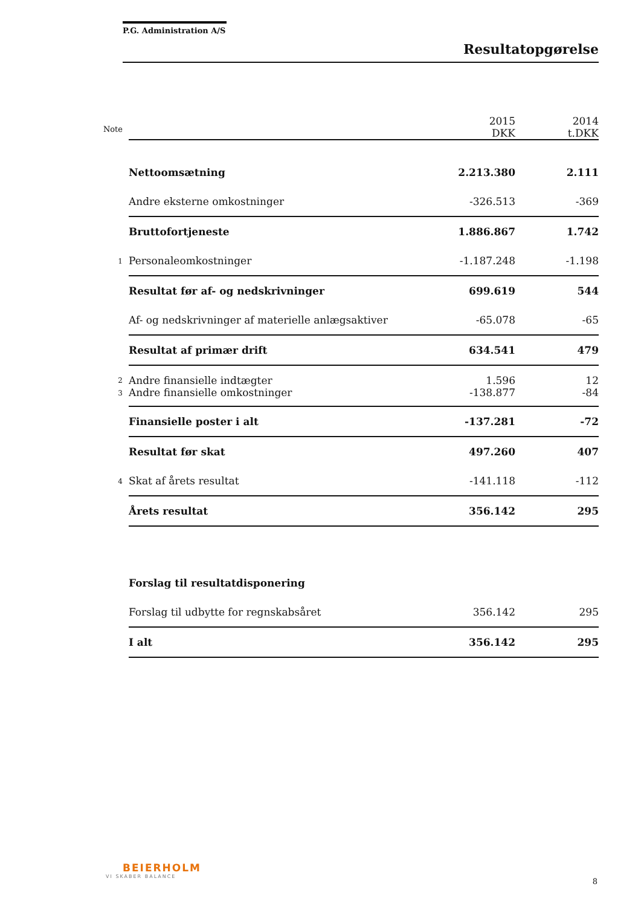P.G. Administration A/S
Resultatopgørelse
| Note | | 2015 DKK | 2014 t.DKK |
| --- | --- | --- | --- |
| | Nettoomsætning | 2.213.380 | 2.111 |
| | Andre eksterne omkostninger | -326.513 | -369 |
| | Bruttofortjeneste | 1.886.867 | 1.742 |
| 1 | Personaleomkostninger | -1.187.248 | -1.198 |
| | Resultat før af- og nedskrivninger | 699.619 | 544 |
| | Af- og nedskrivninger af materielle anlægsaktiver | -65.078 | -65 |
| | Resultat af primær drift | 634.541 | 479 |
| 2 | Andre finansielle indtægter | 1.596 | 12 |
| 3 | Andre finansielle omkostninger | -138.877 | -84 |
| | Finansielle poster i alt | -137.281 | -72 |
| | Resultat før skat | 497.260 | 407 |
| 4 | Skat af årets resultat | -141.118 | -112 |
| | Årets resultat | 356.142 | 295 |
| | Forslag til resultatdisponering | | |
| | Forslag til udbytte for regnskabsåret | 356.142 | 295 |
| | I alt | 356.142 | 295 |
BEIERHOLM
VI SKABER BALANCE
8